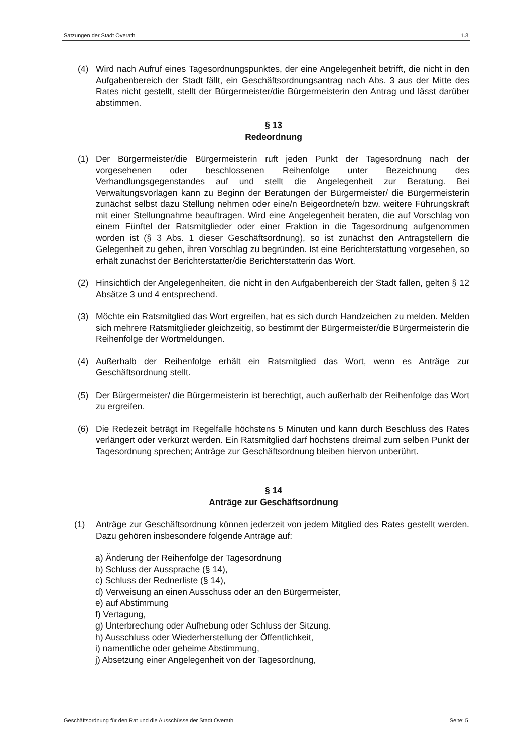Satzungen der Stadt Overath 1.3
(4) Wird nach Aufruf eines Tagesordnungspunktes, der eine Angelegenheit betrifft, die nicht in den Aufgabenbereich der Stadt fällt, ein Geschäftsordnungsantrag nach Abs. 3 aus der Mitte des Rates nicht gestellt, stellt der Bürgermeister/die Bürgermeisterin den Antrag und lässt darüber abstimmen.
§ 13
Redeordnung
(1) Der Bürgermeister/die Bürgermeisterin ruft jeden Punkt der Tagesordnung nach der vorgesehenen oder beschlossenen Reihenfolge unter Bezeichnung des Verhandlungsgegenstandes auf und stellt die Angelegenheit zur Beratung. Bei Verwaltungsvorlagen kann zu Beginn der Beratungen der Bürgermeister/ die Bürgermeisterin zunächst selbst dazu Stellung nehmen oder eine/n Beigeordnete/n bzw. weitere Führungskraft mit einer Stellungnahme beauftragen. Wird eine Angelegenheit beraten, die auf Vorschlag von einem Fünftel der Ratsmitglieder oder einer Fraktion in die Tagesordnung aufgenommen worden ist (§ 3 Abs. 1 dieser Geschäftsordnung), so ist zunächst den Antragstellern die Gelegenheit zu geben, ihren Vorschlag zu begründen. Ist eine Berichterstattung vorgesehen, so erhält zunächst der Berichterstatter/die Berichterstatterin das Wort.
(2) Hinsichtlich der Angelegenheiten, die nicht in den Aufgabenbereich der Stadt fallen, gelten § 12 Absätze 3 und 4 entsprechend.
(3) Möchte ein Ratsmitglied das Wort ergreifen, hat es sich durch Handzeichen zu melden. Melden sich mehrere Ratsmitglieder gleichzeitig, so bestimmt der Bürgermeister/die Bürgermeisterin die Reihenfolge der Wortmeldungen.
(4) Außerhalb der Reihenfolge erhält ein Ratsmitglied das Wort, wenn es Anträge zur Geschäftsordnung stellt.
(5) Der Bürgermeister/ die Bürgermeisterin ist berechtigt, auch außerhalb der Reihenfolge das Wort zu ergreifen.
(6) Die Redezeit beträgt im Regelfalle höchstens 5 Minuten und kann durch Beschluss des Rates verlängert oder verkürzt werden. Ein Ratsmitglied darf höchstens dreimal zum selben Punkt der Tagesordnung sprechen; Anträge zur Geschäftsordnung bleiben hiervon unberührt.
§ 14
Anträge zur Geschäftsordnung
(1) Anträge zur Geschäftsordnung können jederzeit von jedem Mitglied des Rates gestellt werden. Dazu gehören insbesondere folgende Anträge auf:
a) Änderung der Reihenfolge der Tagesordnung
b) Schluss der Aussprache (§ 14),
c) Schluss der Rednerliste (§ 14),
d) Verweisung an einen Ausschuss oder an den Bürgermeister,
e) auf Abstimmung
f) Vertagung,
g) Unterbrechung oder Aufhebung oder Schluss der Sitzung.
h) Ausschluss oder Wiederherstellung der Öffentlichkeit,
i) namentliche oder geheime Abstimmung,
j) Absetzung einer Angelegenheit von der Tagesordnung,
Geschäftsordnung für den Rat und die Ausschüsse der Stadt Overath Seite: 5